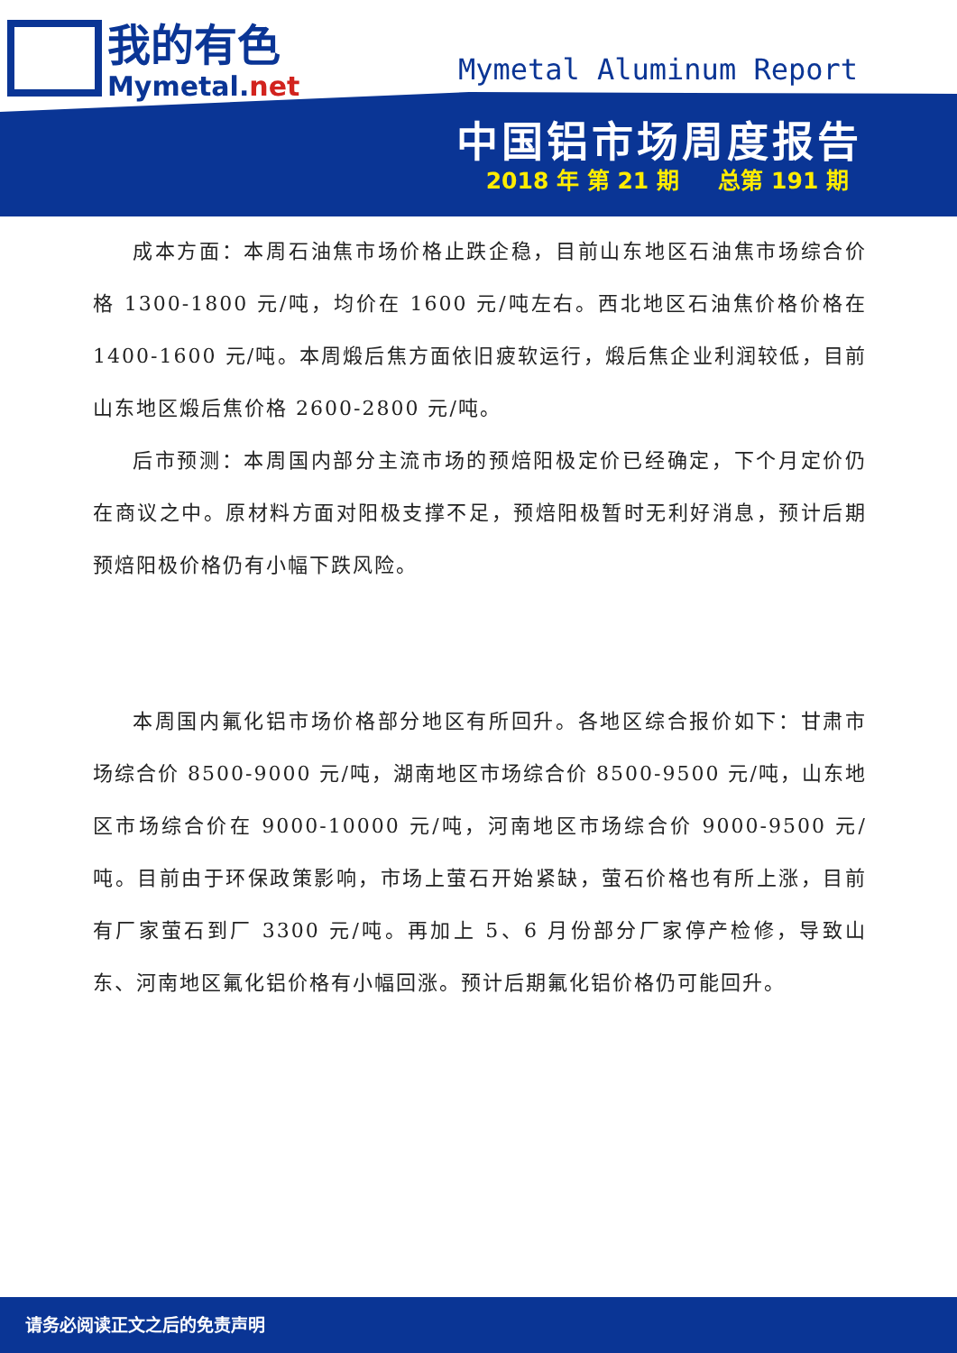我的有色
Mymetal.net
Mymetal Aluminum Report
中国铝市场周度报告
2018 年 第 21 期 总第 191 期
成本方面：本周石油焦市场价格止跌企稳，目前山东地区石油焦市场综合价格 1300-1800 元/吨，均价在 1600 元/吨左右。西北地区石油焦价格价格在 1400-1600 元/吨。本周煅后焦方面依旧疲软运行，煅后焦企业利润较低，目前山东地区煅后焦价格 2600-2800 元/吨。
后市预测：本周国内部分主流市场的预焙阳极定价已经确定，下个月定价仍在商议之中。原材料方面对阳极支撑不足，预焙阳极暂时无利好消息，预计后期预焙阳极价格仍有小幅下跌风险。
本周国内氟化铝市场价格部分地区有所回升。各地区综合报价如下：甘肃市场综合价 8500-9000 元/吨，湖南地区市场综合价 8500-9500 元/吨，山东地区市场综合价在 9000-10000 元/吨，河南地区市场综合价 9000-9500 元/吨。目前由于环保政策影响，市场上萤石开始紧缺，萤石价格也有所上涨，目前有厂家萤石到厂 3300 元/吨。再加上 5、6 月份部分厂家停产检修，导致山东、河南地区氟化铝价格有小幅回涨。预计后期氟化铝价格仍可能回升。
请务必阅读正文之后的免责声明